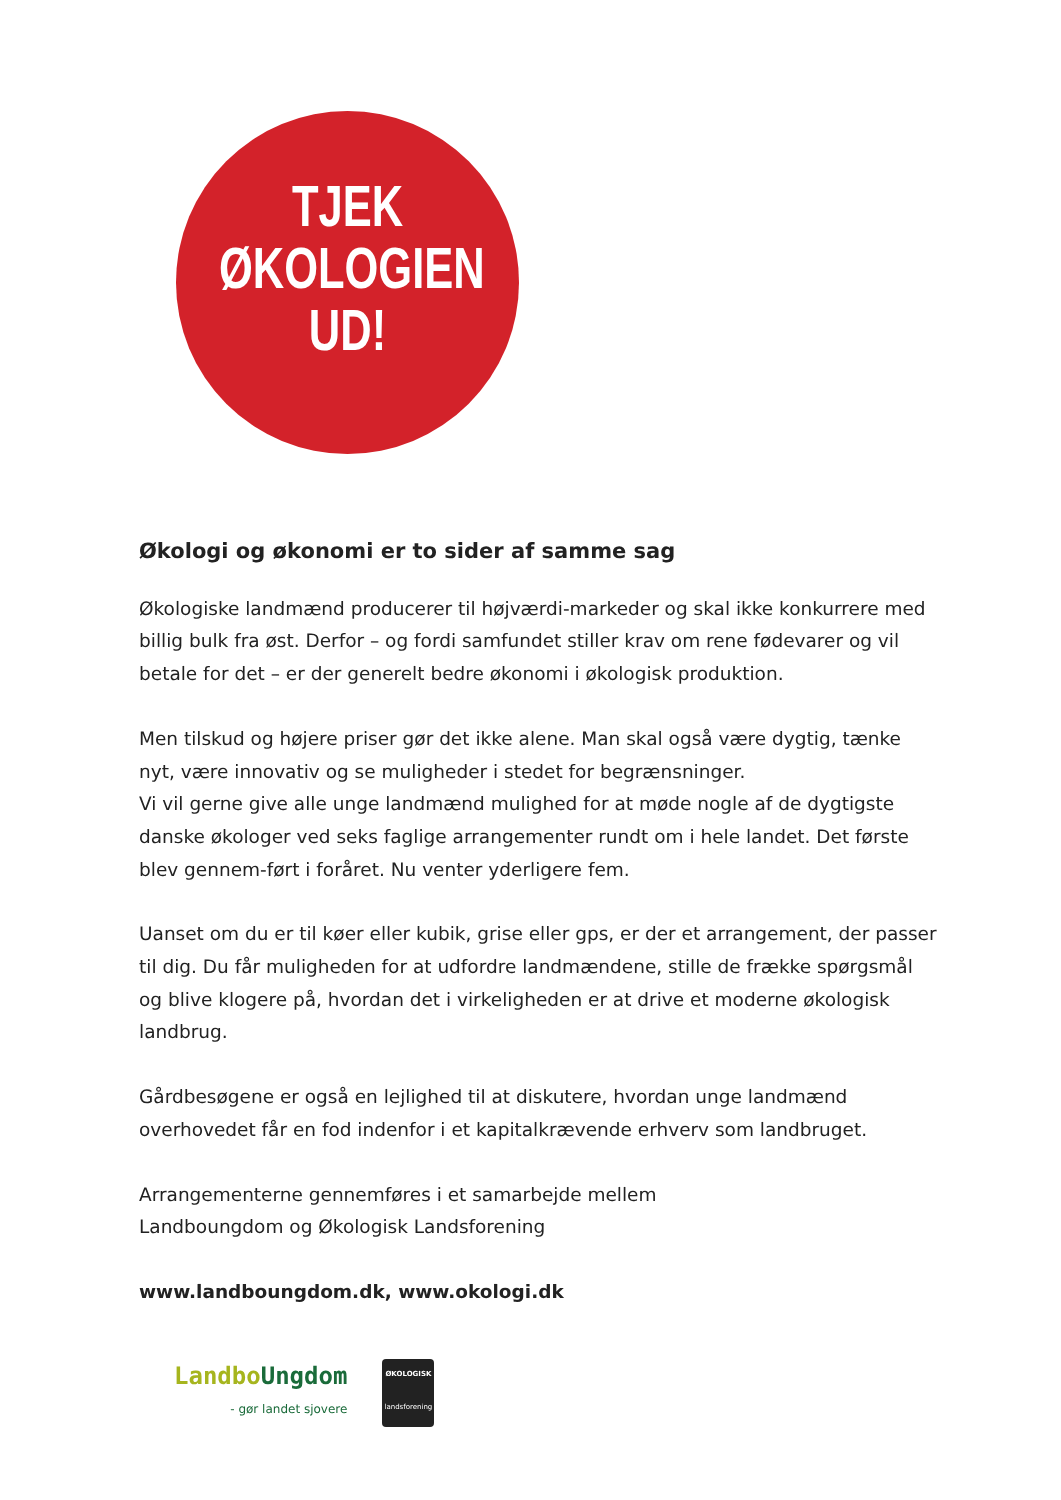TJEK
ØKOLOGIEN
UD!
Økologi og økonomi er to sider af samme sag
Økologiske landmænd producerer til højværdi-markeder og skal ikke konkurrere med billig bulk fra øst. Derfor – og fordi samfundet stiller krav om rene fødevarer og vil betale for det – er der generelt bedre økonomi i økologisk produktion.
Men tilskud og højere priser gør det ikke alene. Man skal også være dygtig, tænke nyt, være innovativ og se muligheder i stedet for begrænsninger.
Vi vil gerne give alle unge landmænd mulighed for at møde nogle af de dygtigste danske økologer ved seks faglige arrangementer rundt om i hele landet. Det første blev gennem-ført i foråret. Nu venter yderligere fem.
Uanset om du er til køer eller kubik, grise eller gps, er der et arrangement, der passer til dig. Du får muligheden for at udfordre landmændene, stille de frække spørgsmål og blive klogere på, hvordan det i virkeligheden er at drive et moderne økologisk landbrug.
Gårdbesøgene er også en lejlighed til at diskutere, hvordan unge landmænd overhovedet får en fod indenfor i et kapitalkrævende erhverv som landbruget.
Arrangementerne gennemføres i et samarbejde mellem
Landboungdom og Økologisk Landsforening
www.landboungdom.dk, www.okologi.dk
Landbo Ungdom
- gør landet sjovere
ØKOLOGISK
landsforening